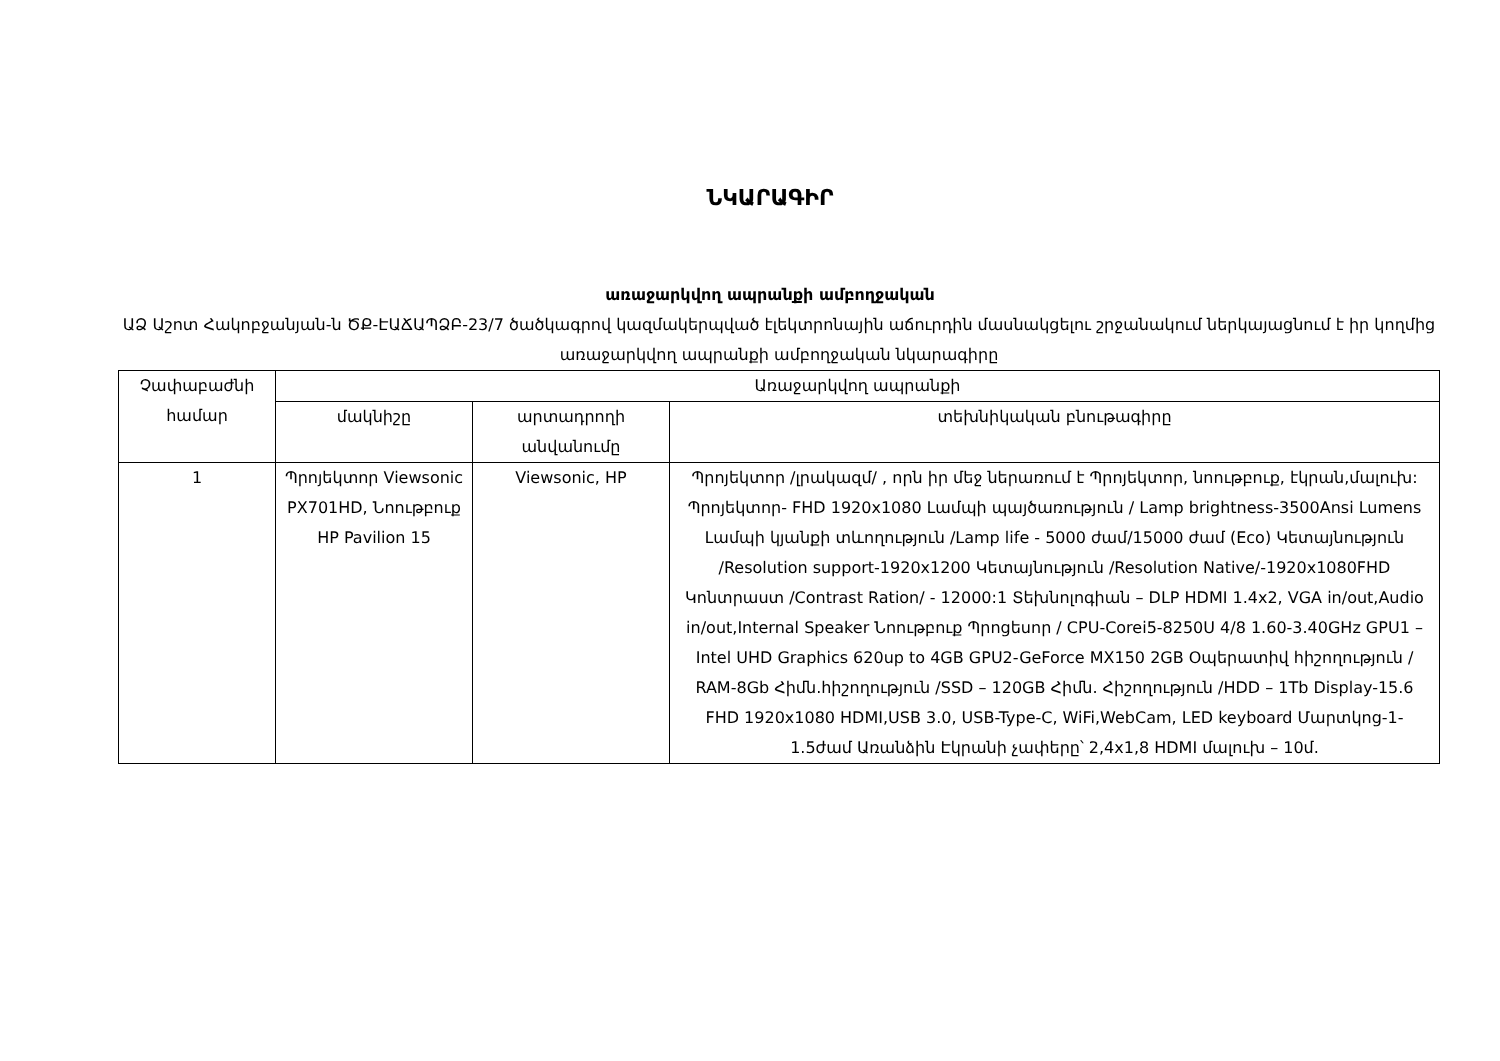ՆԿԱՐԱԳԻՐ
առաջարկվող ապրանքի ամբողջական
ԱՁ Աշոտ Հակոբջանյան-ն ԾՔ-ԷԱՃԱՊՁԲ-23/7 ծածկագրով կազմակերպված էլեկտրոնային աճուրդին մասնակցելու շրջանակում ներկայացնում է իր կողմից առաջարկվող ապրանքի ամբողջական նկարագիրը
| Չափաբաժնի համար | Առաջարկվող ապրանքի | | |
| --- | --- | --- | --- |
| | մակնիշը | արտադրողի անվանումը | տեխնիկական բնութագիրը |
| 1 | Պրոյեկտոր Viewsonic PX701HD, Նոութբուք HP Pavilion 15 | Viewsonic, HP | Պրոյեկտոր /լրակազմ/ , որն իր մեջ ներառում է Պրոյեկտոր, նոութբուք, էկրան,մալուխ: Պրոյեկտոր- FHD 1920x1080 Լամպի պայծառություն / Lamp brightness-3500Ansi Lumens Լամպի կյանքի տևողություն /Lamp life - 5000 ժամ/15000 ժամ (Eco) Կետայնություն /Resolution support-1920x1200 Կետայնություն /Resolution Native/-1920x1080FHD Կոնտրաստ /Contrast Ration/ - 12000:1 Տեխնոլոգիան – DLP HDMI 1.4x2, VGA in/out,Audio in/out,Internal Speaker Նոութբուք Պրոցեսոր / CPU-Corei5-8250U 4/8 1.60-3.40GHz GPU1 – Intel UHD Graphics 620up to 4GB GPU2-GeForce MX150 2GB Օպերատիվ հիշողություն / RAM-8Gb Հիմն.հիշողություն /SSD – 120GB Հիմն. Հիշողություն /HDD – 1Tb Display-15.6 FHD 1920x1080 HDMI,USB 3.0, USB-Type-C, WiFi,WebCam, LED keyboard Մարտկոց-1-1.5ժամ Առանձին Էկրանի չափերը՝ 2,4x1,8 HDMI մալուխ – 10մ. |